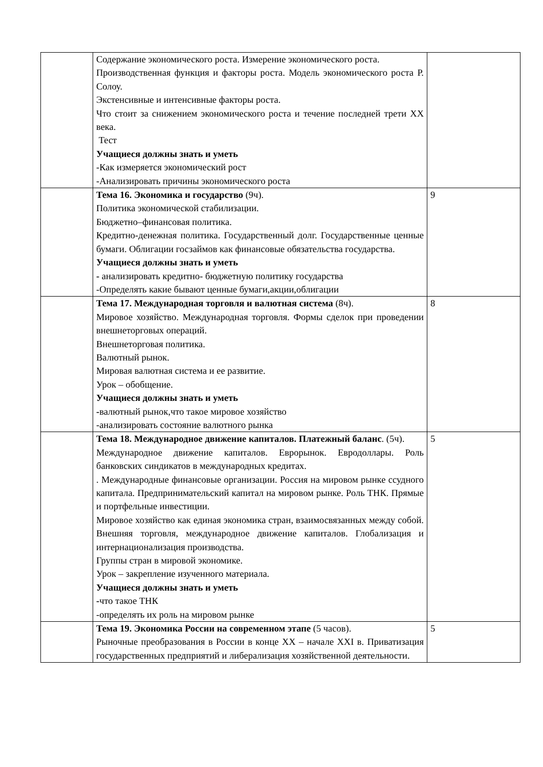| | Содержание экономического роста. Измерение экономического роста. Производственная функция и факторы роста. Модель экономического роста Р. Солоу. Экстенсивные и интенсивные факторы роста. Что стоит за снижением экономического роста и течение последней трети XX века. Тест Учащиеся должны знать и уметь -Как измеряется экономический рост -Анализировать причины экономического роста | |
| | Тема 16. Экономика и государство (9ч). Политика экономической стабилизации. Бюджетно–финансовая политика. Кредитно-денежная политика. Государственный долг. Государственные ценные бумаги. Облигации госзаймов как финансовые обязательства государства. Учащиеся должны знать и уметь - анализировать кредитно- бюджетную политику государства -Определять какие бывают ценные бумаги,акции,облигации | 9 |
| | Тема 17. Международная торговля и валютная система (8ч). Мировое хозяйство. Международная торговля. Формы сделок при проведении внешнеторговых операций. Внешнеторговая политика. Валютный рынок. Мировая валютная система и ее развитие. Урок – обобщение. Учащиеся должны знать и уметь - валютный рынок,что такое мировое хозяйство -анализировать состояние валютного рынка | 8 |
| | Тема 18. Международное движение капиталов. Платежный баланс . (5ч). Международное движение капиталов. Еврорынок. Евродоллары. Роль банковских синдикатов в международных кредитах. . Международные финансовые организации. Россия на мировом рынке ссудного капитала. Предпринимательский капитал на мировом рынке. Роль ТНК. Прямые и портфельные инвестиции. Мировое хозяйство как единая экономика стран, взаимосвязанных между собой. Внешняя торговля, международное движение капиталов. Глобализация и интернационализация производства. Группы стран в мировой экономике. Урок – закрепление изученного материала. Учащиеся должны знать и уметь - что такое ТНК -определять их роль на мировом рынке | 5 |
| | Тема 19. Экономика России на современном этапе (5 часов). Рыночные преобразования в России в конце XX – начале XXI в. Приватизация государственных предприятий и либерализация хозяйственной деятельности. | 5 |